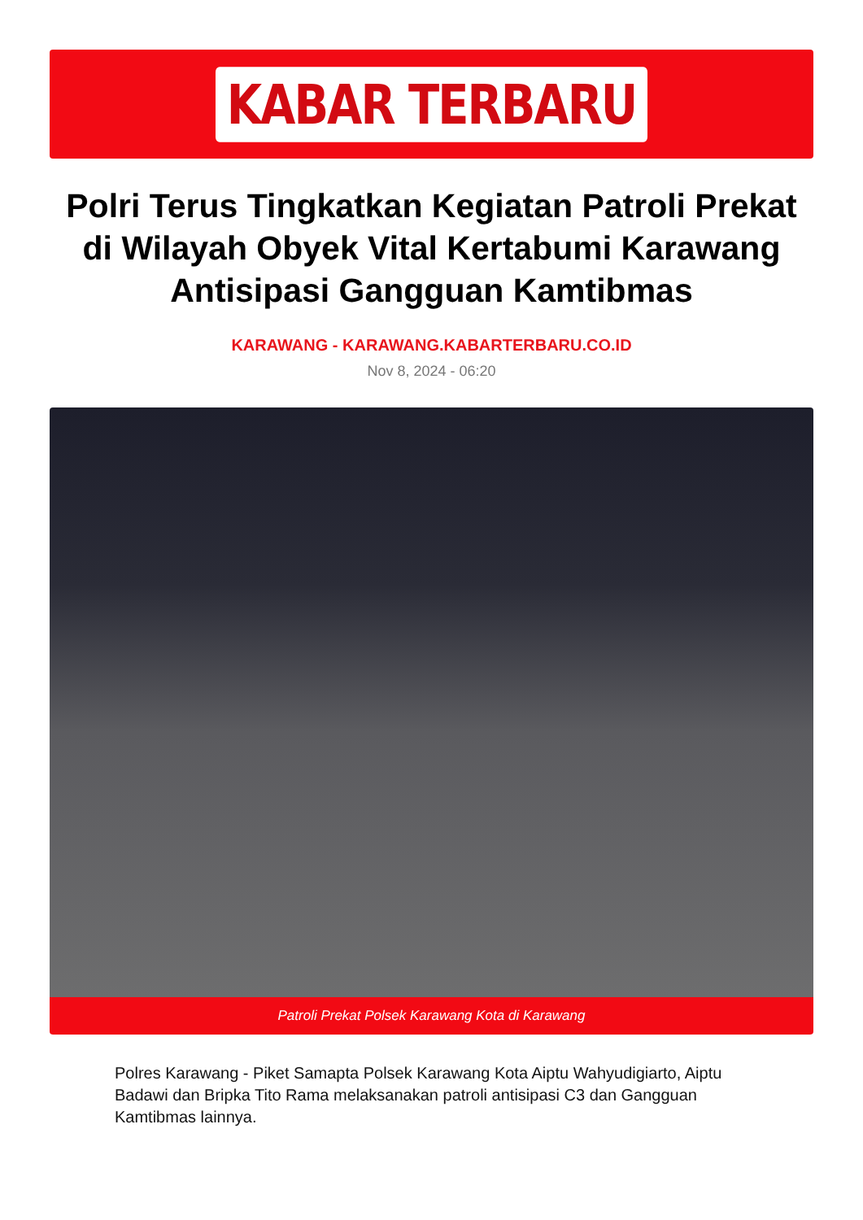KABAR TERBARU
Polri Terus Tingkatkan Kegiatan Patroli Prekat di Wilayah Obyek Vital Kertabumi Karawang Antisipasi Gangguan Kamtibmas
KARAWANG - KARAWANG.KABARTERBARU.CO.ID
Nov 8, 2024 - 06:20
Patroli Prekat Polsek Karawang Kota di Karawang
Polres Karawang - Piket Samapta Polsek Karawang Kota Aiptu Wahyudigiarto, Aiptu Badawi dan Bripka Tito Rama melaksanakan patroli antisipasi C3 dan Gangguan Kamtibmas lainnya.